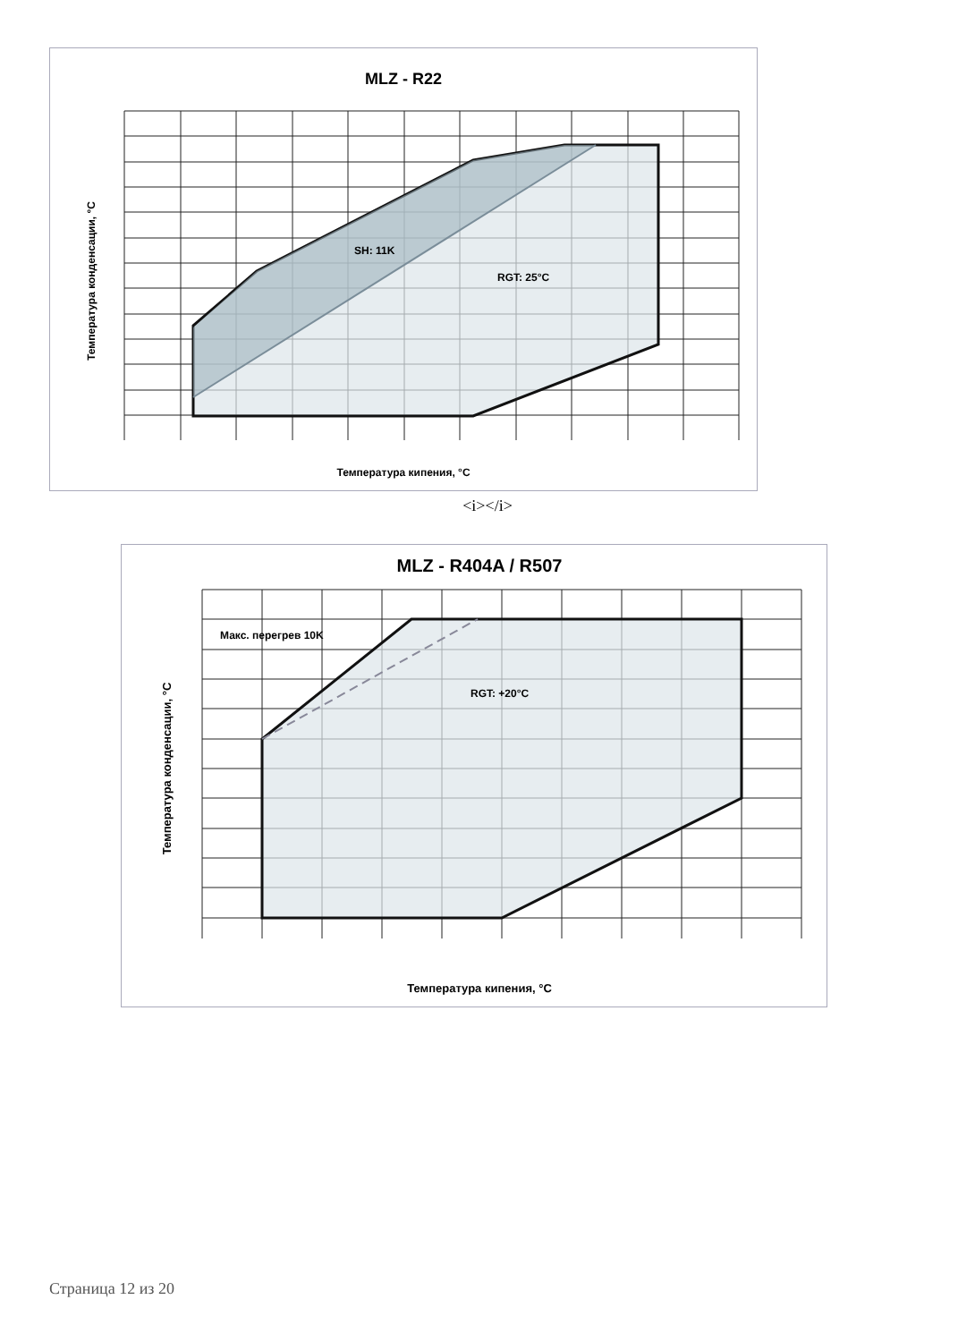MLZ - R22
SH: 11K
RGT: 25°C
Температура кипения, °C
Температура конденсации, °C
<i></i>
MLZ - R404A / R507
Макс. перегрев 10K
RGT: +20°C
Температура кипения, °C
Температура конденсации, °C
Страница 12 из 20